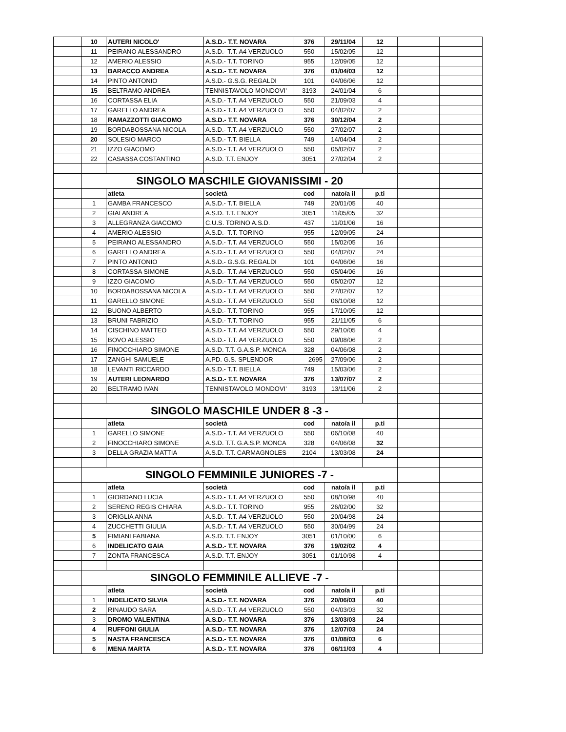| | 10 | AUTERI NICOLO' | A.S.D.- T.T. NOVARA | 376 | 29/11/04 | 12 | | |
| | 11 | PEIRANO ALESSANDRO | A.S.D.- T.T. A4 VERZUOLO | 550 | 15/02/05 | 12 | | |
| | 12 | AMERIO ALESSIO | A.S.D.- T.T. TORINO | 955 | 12/09/05 | 12 | | |
| | 13 | BARACCO ANDREA | A.S.D.- T.T. NOVARA | 376 | 01/04/03 | 12 | | |
| | 14 | PINTO ANTONIO | A.S.D.- G.S.G. REGALDI | 101 | 04/06/06 | 12 | | |
| | 15 | BELTRAMO ANDREA | TENNISTAVOLO MONDOVI' | 3193 | 24/01/04 | 6 | | |
| | 16 | CORTASSA ELIA | A.S.D.- T.T. A4 VERZUOLO | 550 | 21/09/03 | 4 | | |
| | 17 | GARELLO ANDREA | A.S.D.- T.T. A4 VERZUOLO | 550 | 04/02/07 | 2 | | |
| | 18 | RAMAZZOTTI GIACOMO | A.S.D.- T.T. NOVARA | 376 | 30/12/04 | 2 | | |
| | 19 | BORDABOSSANA NICOLA | A.S.D.- T.T. A4 VERZUOLO | 550 | 27/02/07 | 2 | | |
| | 20 | SOLESIO MARCO | A.S.D.- T.T. BIELLA | 749 | 14/04/04 | 2 | | |
| | 21 | IZZO GIACOMO | A.S.D.- T.T. A4 VERZUOLO | 550 | 05/02/07 | 2 | | |
| | 22 | CASASSA COSTANTINO | A.S.D. T.T. ENJOY | 3051 | 27/02/04 | 2 | | |
| | SINGOLO MASCHILE GIOVANISSIMI - 20 | | | | | | | |
| | | atleta | società | cod | nato/a il | p.ti | | |
| | 1 | GAMBA FRANCESCO | A.S.D.- T.T. BIELLA | 749 | 20/01/05 | 40 | | |
| | 2 | GIAI ANDREA | A.S.D. T.T. ENJOY | 3051 | 11/05/05 | 32 | | |
| | 3 | ALLEGRANZA GIACOMO | C.U.S. TORINO A.S.D. | 437 | 11/01/06 | 16 | | |
| | 4 | AMERIO ALESSIO | A.S.D.- T.T. TORINO | 955 | 12/09/05 | 24 | | |
| | 5 | PEIRANO ALESSANDRO | A.S.D.- T.T. A4 VERZUOLO | 550 | 15/02/05 | 16 | | |
| | 6 | GARELLO ANDREA | A.S.D.- T.T. A4 VERZUOLO | 550 | 04/02/07 | 24 | | |
| | 7 | PINTO ANTONIO | A.S.D.- G.S.G. REGALDI | 101 | 04/06/06 | 16 | | |
| | 8 | CORTASSA SIMONE | A.S.D.- T.T. A4 VERZUOLO | 550 | 05/04/06 | 16 | | |
| | 9 | IZZO GIACOMO | A.S.D.- T.T. A4 VERZUOLO | 550 | 05/02/07 | 12 | | |
| | 10 | BORDABOSSANA NICOLA | A.S.D.- T.T. A4 VERZUOLO | 550 | 27/02/07 | 12 | | |
| | 11 | GARELLO SIMONE | A.S.D.- T.T. A4 VERZUOLO | 550 | 06/10/08 | 12 | | |
| | 12 | BUONO ALBERTO | A.S.D.- T.T. TORINO | 955 | 17/10/05 | 12 | | |
| | 13 | BRUNI FABRIZIO | A.S.D.- T.T. TORINO | 955 | 21/11/05 | 6 | | |
| | 14 | CISCHINO MATTEO | A.S.D.- T.T. A4 VERZUOLO | 550 | 29/10/05 | 4 | | |
| | 15 | BOVO ALESSIO | A.S.D.- T.T. A4 VERZUOLO | 550 | 09/08/06 | 2 | | |
| | 16 | FINOCCHIARO SIMONE | A.S.D. T.T. G.A.S.P. MONCA | 328 | 04/06/08 | 2 | | |
| | 17 | ZANGHI SAMUELE | A.PD. G.S. SPLENDOR | 2695 | 27/09/06 | 2 | | |
| | 18 | LEVANTI RICCARDO | A.S.D.- T.T. BIELLA | 749 | 15/03/06 | 2 | | |
| | 19 | AUTERI LEONARDO | A.S.D.- T.T. NOVARA | 376 | 13/07/07 | 2 | | |
| | 20 | BELTRAMO IVAN | TENNISTAVOLO MONDOVI' | 3193 | 13/11/06 | 2 | | |
| | SINGOLO MASCHILE UNDER 8 -3 - | | | | | | | |
| | | atleta | società | cod | nato/a il | p.ti | | |
| | 1 | GARELLO SIMONE | A.S.D.- T.T. A4 VERZUOLO | 550 | 06/10/08 | 40 | | |
| | 2 | FINOCCHIARO SIMONE | A.S.D. T.T. G.A.S.P. MONCA | 328 | 04/06/08 | 32 | | |
| | 3 | DELLA GRAZIA MATTIA | A.S.D. T.T. CARMAGNOLES | 2104 | 13/03/08 | 24 | | |
| | SINGOLO FEMMINILE JUNIORES -7 - | | | | | | | |
| | | atleta | società | cod | nato/a il | p.ti | | |
| | 1 | GIORDANO LUCIA | A.S.D.- T.T. A4 VERZUOLO | 550 | 08/10/98 | 40 | | |
| | 2 | SERENO REGIS CHIARA | A.S.D.- T.T. TORINO | 955 | 26/02/00 | 32 | | |
| | 3 | ORIGLIA ANNA | A.S.D.- T.T. A4 VERZUOLO | 550 | 20/04/98 | 24 | | |
| | 4 | ZUCCHETTI GIULIA | A.S.D.- T.T. A4 VERZUOLO | 550 | 30/04/99 | 24 | | |
| | 5 | FIMIANI FABIANA | A.S.D. T.T. ENJOY | 3051 | 01/10/00 | 6 | | |
| | 6 | INDELICATO GAIA | A.S.D.- T.T. NOVARA | 376 | 19/02/02 | 4 | | |
| | 7 | ZONTA FRANCESCA | A.S.D. T.T. ENJOY | 3051 | 01/10/98 | 4 | | |
| | SINGOLO FEMMINILE ALLIEVE -7 - | | | | | | | |
| | | atleta | società | cod | nato/a il | p.ti | | |
| | 1 | INDELICATO SILVIA | A.S.D.- T.T. NOVARA | 376 | 20/06/03 | 40 | | |
| | 2 | RINAUDO SARA | A.S.D.- T.T. A4 VERZUOLO | 550 | 04/03/03 | 32 | | |
| | 3 | DROMO VALENTINA | A.S.D.- T.T. NOVARA | 376 | 13/03/03 | 24 | | |
| | 4 | RUFFONI GIULIA | A.S.D.- T.T. NOVARA | 376 | 12/07/03 | 24 | | |
| | 5 | NASTA FRANCESCA | A.S.D.- T.T. NOVARA | 376 | 01/08/03 | 6 | | |
| | 6 | MENA MARTA | A.S.D.- T.T. NOVARA | 376 | 06/11/03 | 4 | | |